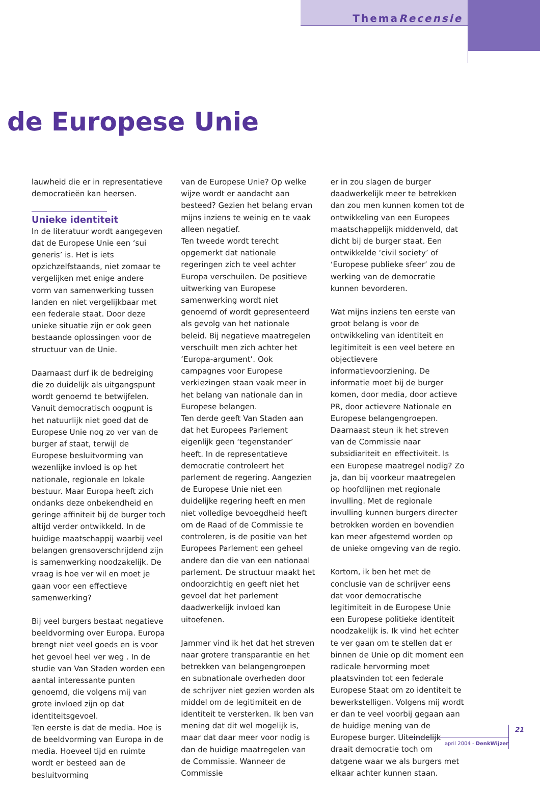ThemaRecensie
de Europese Unie
lauwheid die er in representatieve democratieën kan heersen.
Unieke identiteit
In de literatuur wordt aangegeven dat de Europese Unie een ‘sui generis’ is. Het is iets opzichzelfstaands, niet zomaar te vergelijken met enige andere vorm van samenwerking tussen landen en niet vergelijkbaar met een federale staat. Door deze unieke situatie zijn er ook geen bestaande oplossingen voor de structuur van de Unie.
Daarnaast durf ik de bedreiging die zo duidelijk als uitgangspunt wordt genoemd te betwijfelen. Vanuit democratisch oogpunt is het natuurlijk niet goed dat de Europese Unie nog zo ver van de burger af staat, terwijl de Europese besluitvorming van wezenlijke invloed is op het nationale, regionale en lokale bestuur. Maar Europa heeft zich ondanks deze onbekendheid en geringe affiniteit bij de burger toch altijd verder ontwikkeld. In de huidige maatschappij waarbij veel belangen grensoverschrijdend zijn is samenwerking noodzakelijk. De vraag is hoe ver wil en moet je gaan voor een effectieve samenwerking?
Bij veel burgers bestaat negatieve beeldvorming over Europa. Europa brengt niet veel goeds en is voor het gevoel heel ver weg . In de studie van Van Staden worden een aantal interessante punten genoemd, die volgens mij van grote invloed zijn op dat identiteitsgevoel.
Ten eerste is dat de media. Hoe is de beeldvorming van Europa in de media. Hoeveel tijd en ruimte wordt er besteed aan de besluitvorming
van de Europese Unie? Op welke wijze wordt er aandacht aan besteed? Gezien het belang ervan mijns inziens te weinig en te vaak alleen negatief.
Ten tweede wordt terecht opgemerkt dat nationale regeringen zich te veel achter Europa verschuilen. De positieve uitwerking van Europese samenwerking wordt niet genoemd of wordt gepresenteerd als gevolg van het nationale beleid. Bij negatieve maatregelen verschuilt men zich achter het ‘Europa-argument’. Ook campagnes voor Europese verkiezingen staan vaak meer in het belang van nationale dan in Europese belangen.
Ten derde geeft Van Staden aan dat het Europees Parlement eigenlijk geen ‘tegenstander’ heeft. In de representatieve democratie controleert het parlement de regering. Aangezien de Europese Unie niet een duidelijke regering heeft en men niet volledige bevoegdheid heeft om de Raad of de Commissie te controleren, is de positie van het Europees Parlement een geheel andere dan die van een nationaal parlement. De structuur maakt het ondoorzichtig en geeft niet het gevoel dat het parlement daadwerkelijk invloed kan uitoefenen.
Jammer vind ik het dat het streven naar grotere transparantie en het betrekken van belangengroepen en subnationale overheden door de schrijver niet gezien worden als middel om de legitimiteit en de identiteit te versterken. Ik ben van mening dat dit wel mogelijk is, maar dat daar meer voor nodig is dan de huidige maatregelen van de Commissie. Wanneer de Commissie
er in zou slagen de burger daadwerkelijk meer te betrekken dan zou men kunnen komen tot de ontwikkeling van een Europees maatschappelijk middenveld, dat dicht bij de burger staat. Een ontwikkelde ‘civil society’ of ‘Europese publieke sfeer’ zou de werking van de democratie kunnen bevorderen.
Wat mijns inziens ten eerste van groot belang is voor de ontwikkeling van identiteit en legitimiteit is een veel betere en objectievere informatievoorziening. De informatie moet bij de burger komen, door media, door actieve PR, door actievere Nationale en Europese belangengroepen.
Daarnaast steun ik het streven van de Commissie naar subsidiariteit en effectiviteit. Is een Europese maatregel nodig? Zo ja, dan bij voorkeur maatregelen op hoofdlijnen met regionale invulling. Met de regionale invulling kunnen burgers directer betrokken worden en bovendien kan meer afgestemd worden op de unieke omgeving van de regio.
Kortom, ik ben het met de conclusie van de schrijver eens dat voor democratische legitimiteit in de Europese Unie een Europese politieke identiteit noodzakelijk is. Ik vind het echter te ver gaan om te stellen dat er binnen de Unie op dit moment een radicale hervorming moet plaatsvinden tot een federale Europese Staat om zo identiteit te bewerkstelligen. Volgens mij wordt er dan te veel voorbij gegaan aan de huidige mening van de Europese burger. Uiteindelijk draait democratie toch om datgene waar we als burgers met elkaar achter kunnen staan.
21
april 2004 - DenkWijzer